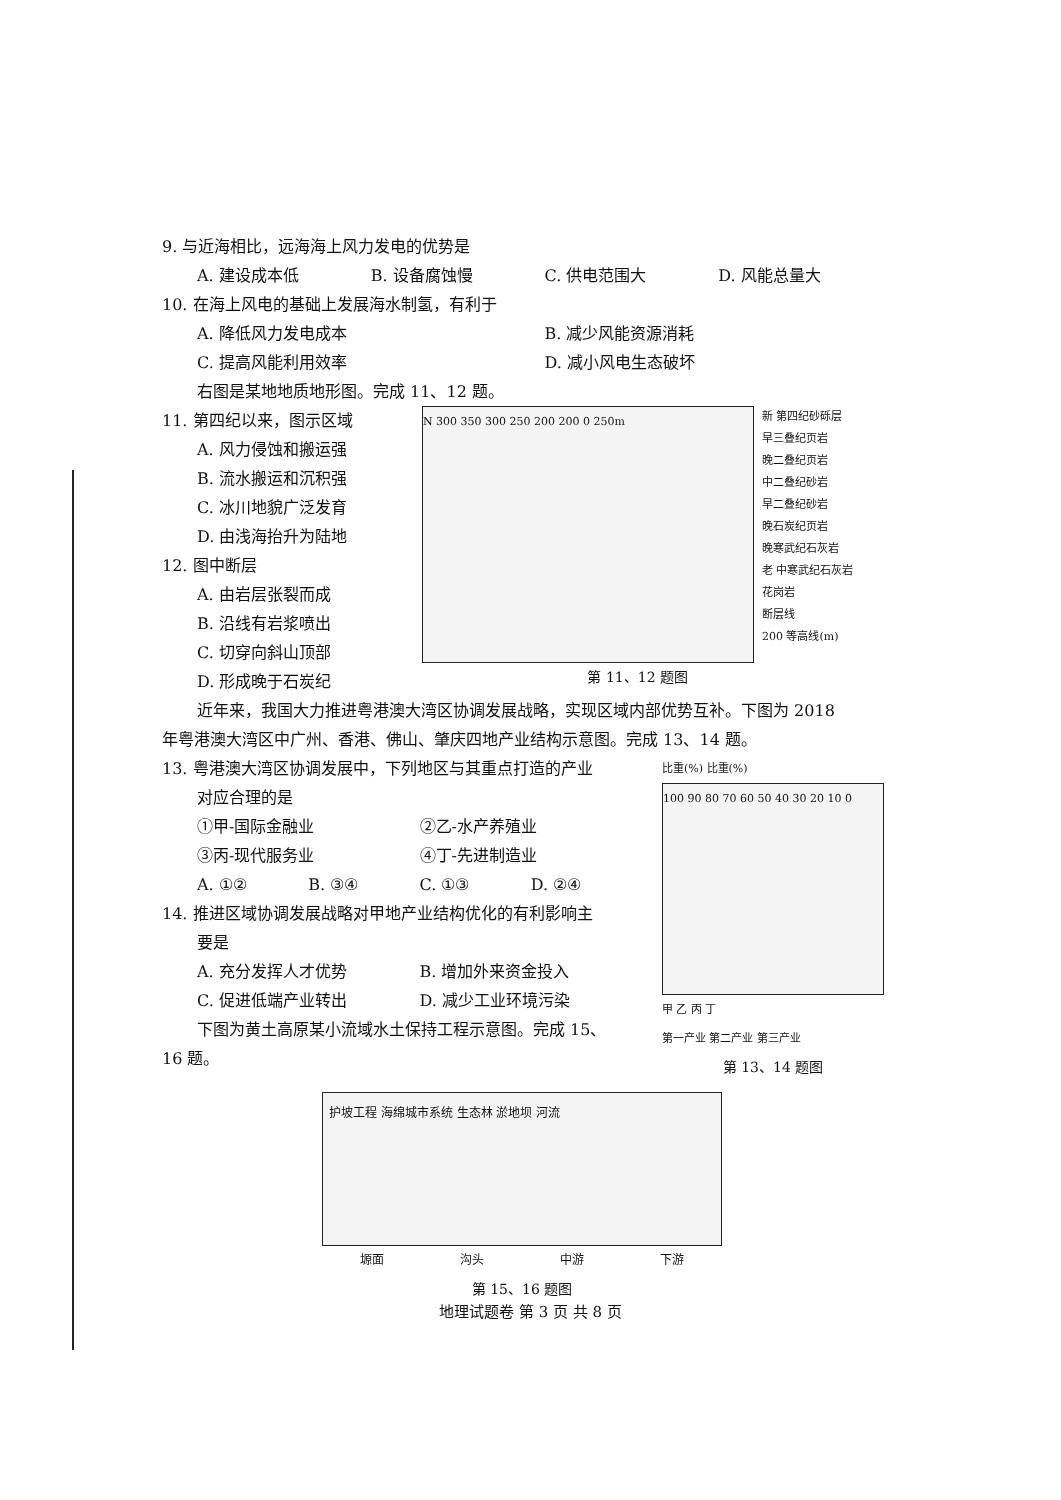9. 与近海相比，远海海上风力发电的优势是
A. 建设成本低 B. 设备腐蚀慢 C. 供电范围大 D. 风能总量大
10. 在海上风电的基础上发展海水制氢，有利于
A. 降低风力发电成本 B. 减少风能资源消耗
C. 提高风能利用效率 D. 减小风电生态破坏
右图是某地地质地形图。完成 11、12 题。
11. 第四纪以来，图示区域
A. 风力侵蚀和搬运强
B. 流水搬运和沉积强
C. 冰川地貌广泛发育
D. 由浅海抬升为陆地
12. 图中断层
A. 由岩层张裂而成
B. 沿线有岩浆喷出
C. 切穿向斜山顶部
D. 形成晚于石炭纪
N 300 350 300 250 200 200 0 250m
新 第四纪砂砾层
早三叠纪页岩
晚二叠纪页岩
中二叠纪砂岩
早二叠纪砂岩
晚石炭纪页岩
晚寒武纪石灰岩
老 中寒武纪石灰岩
花岗岩
断层线
200 等高线(m)
第 11、12 题图
近年来，我国大力推进粤港澳大湾区协调发展战略，实现区域内部优势互补。下图为 2018
年粤港澳大湾区中广州、香港、佛山、肇庆四地产业结构示意图。完成 13、14 题。
13. 粤港澳大湾区协调发展中，下列地区与其重点打造的产业
对应合理的是
①甲-国际金融业 ②乙-水产养殖业
③丙-现代服务业 ④丁-先进制造业
A. ①② B. ③④ C. ①③ D. ②④
14. 推进区域协调发展战略对甲地产业结构优化的有利影响主
要是
A. 充分发挥人才优势 B. 增加外来资金投入
C. 促进低端产业转出 D. 减少工业环境污染
下图为黄土高原某小流域水土保持工程示意图。完成 15、
16 题。
比重(%) 比重(%)
100 90 80 70 60 50 40 30 20 10 0
甲 乙 丙 丁
第一产业 第二产业 第三产业
第 13、14 题图
护坡工程 海绵城市系统 生态林 淤地坝 河流
塬面 沟头 中游 下游
第 15、16 题图
地理试题卷 第 3 页 共 8 页